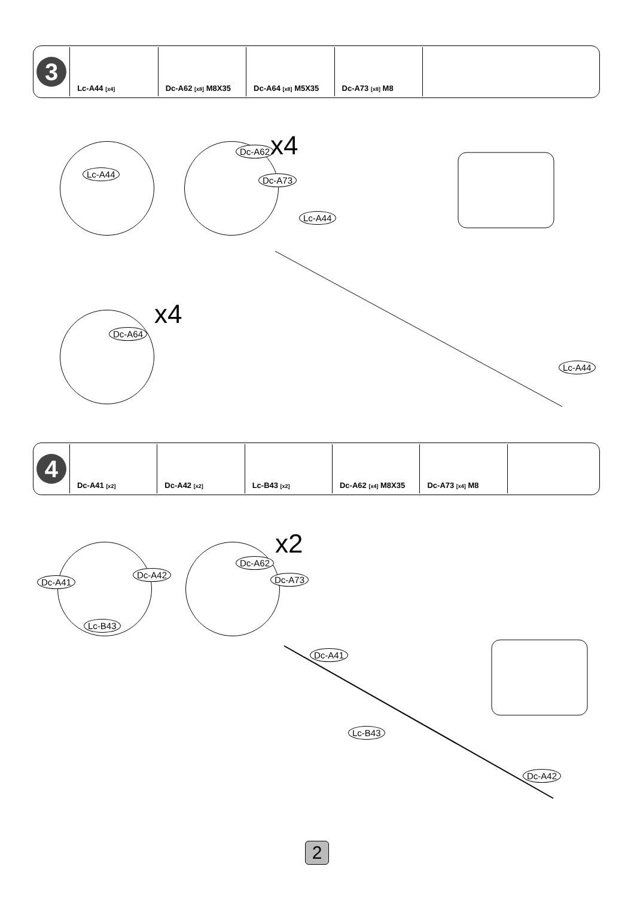| 3 | Lc-A44 [x4] | Dc-A62 [x8] M8X35 | Dc-A64 [x8] M5X35 | Dc-A73 [x8] M8 | |
Lc-A44
Dc-A62 x4
Dc-A73
Lc-A44
Dc-A64
x4
Lc-A44
| 4 | Dc-A41 [x2] | Dc-A42 [x2] | Lc-B43 [x2] | Dc-A62 [x4] M8X35 | Dc-A73 [x4] M8 | |
Dc-A41
Dc-A42
Lc-B43
Dc-A62
x2
Dc-A73
Dc-A41
Lc-B43
Dc-A42
2